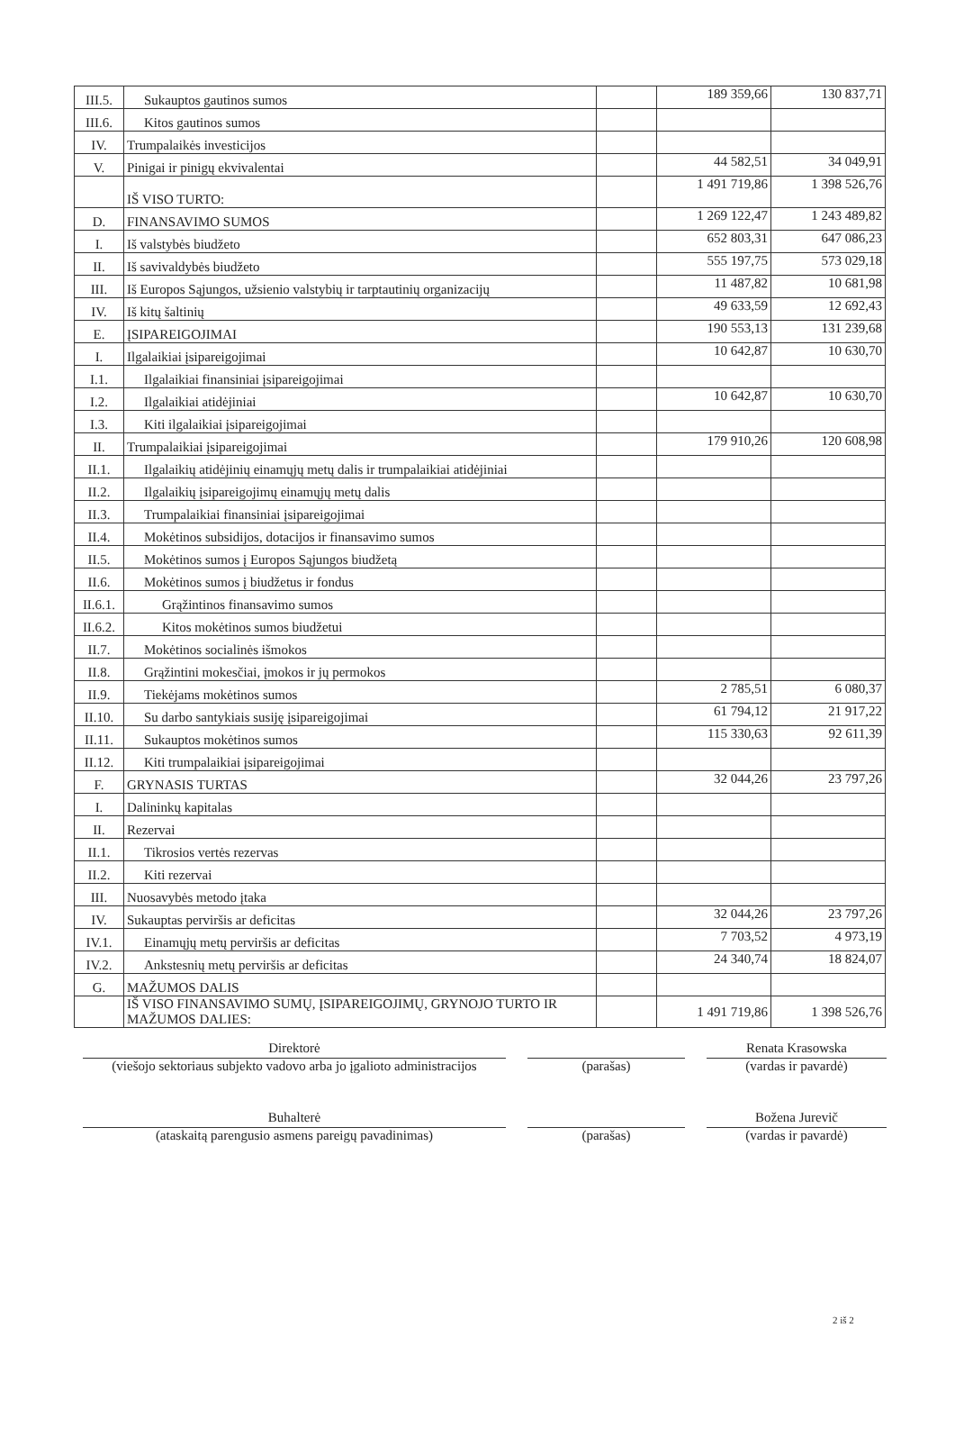| III.5. | Sukauptos gautinos sumos | | 189 359,66 | 130 837,71 |
| III.6. | Kitos gautinos sumos | | | |
| IV. | Trumpalaikės investicijos | | | |
| V. | Pinigai ir pinigų ekvivalentai | | 44 582,51 | 34 049,91 |
| | IŠ VISO TURTO: | | 1 491 719,86 | 1 398 526,76 |
| D. | FINANSAVIMO SUMOS | | 1 269 122,47 | 1 243 489,82 |
| I. | Iš valstybės biudžeto | | 652 803,31 | 647 086,23 |
| II. | Iš savivaldybės biudžeto | | 555 197,75 | 573 029,18 |
| III. | Iš Europos Sąjungos, užsienio valstybių ir tarptautinių organizacijų | | 11 487,82 | 10 681,98 |
| IV. | Iš kitų šaltinių | | 49 633,59 | 12 692,43 |
| E. | ĮSIPAREIGOJIMAI | | 190 553,13 | 131 239,68 |
| I. | Ilgalaikiai įsipareigojimai | | 10 642,87 | 10 630,70 |
| I.1. | Ilgalaikiai finansiniai įsipareigojimai | | | |
| I.2. | Ilgalaikiai atidėjiniai | | 10 642,87 | 10 630,70 |
| I.3. | Kiti ilgalaikiai įsipareigojimai | | | |
| II. | Trumpalaikiai įsipareigojimai | | 179 910,26 | 120 608,98 |
| II.1. | Ilgalaikių atidėjinių einamųjų metų dalis ir trumpalaikiai atidėjiniai | | | |
| II.2. | Ilgalaikių įsipareigojimų einamųjų metų dalis | | | |
| II.3. | Trumpalaikiai finansiniai įsipareigojimai | | | |
| II.4. | Mokėtinos subsidijos, dotacijos ir finansavimo sumos | | | |
| II.5. | Mokėtinos sumos į Europos Sąjungos biudžetą | | | |
| II.6. | Mokėtinos sumos į biudžetus ir fondus | | | |
| II.6.1. | Grąžintinos finansavimo sumos | | | |
| II.6.2. | Kitos mokėtinos sumos biudžetui | | | |
| II.7. | Mokėtinos socialinės išmokos | | | |
| II.8. | Grąžintini mokesčiai, įmokos ir jų permokos | | | |
| II.9. | Tiekėjams mokėtinos sumos | | 2 785,51 | 6 080,37 |
| II.10. | Su darbo santykiais susiję įsipareigojimai | | 61 794,12 | 21 917,22 |
| II.11. | Sukauptos mokėtinos sumos | | 115 330,63 | 92 611,39 |
| II.12. | Kiti trumpalaikiai įsipareigojimai | | | |
| F. | GRYNASIS TURTAS | | 32 044,26 | 23 797,26 |
| I. | Dalininkų kapitalas | | | |
| II. | Rezervai | | | |
| II.1. | Tikrosios vertės rezervas | | | |
| II.2. | Kiti rezervai | | | |
| III. | Nuosavybės metodo įtaka | | | |
| IV. | Sukauptas perviršis ar deficitas | | 32 044,26 | 23 797,26 |
| IV.1. | Einamųjų metų perviršis ar deficitas | | 7 703,52 | 4 973,19 |
| IV.2. | Ankstesnių metų perviršis ar deficitas | | 24 340,74 | 18 824,07 |
| G. | MAŽUMOS DALIS | | | |
| | IŠ VISO FINANSAVIMO SUMŲ, ĮSIPAREIGOJIMŲ, GRYNOJO TURTO IR MAŽUMOS DALIES: | | 1 491 719,86 | 1 398 526,76 |
Direktorė Renata Krasowska
(viešojo sektoriaus subjekto vadovo arba jo įgalioto administracijos
(parašas) (vardas ir pavardė)
Buhalterė Božena Jurevič
(ataskaitą parengusio asmens pareigų pavadinimas) (parašas) (vardas ir pavardė)
2 iš 2